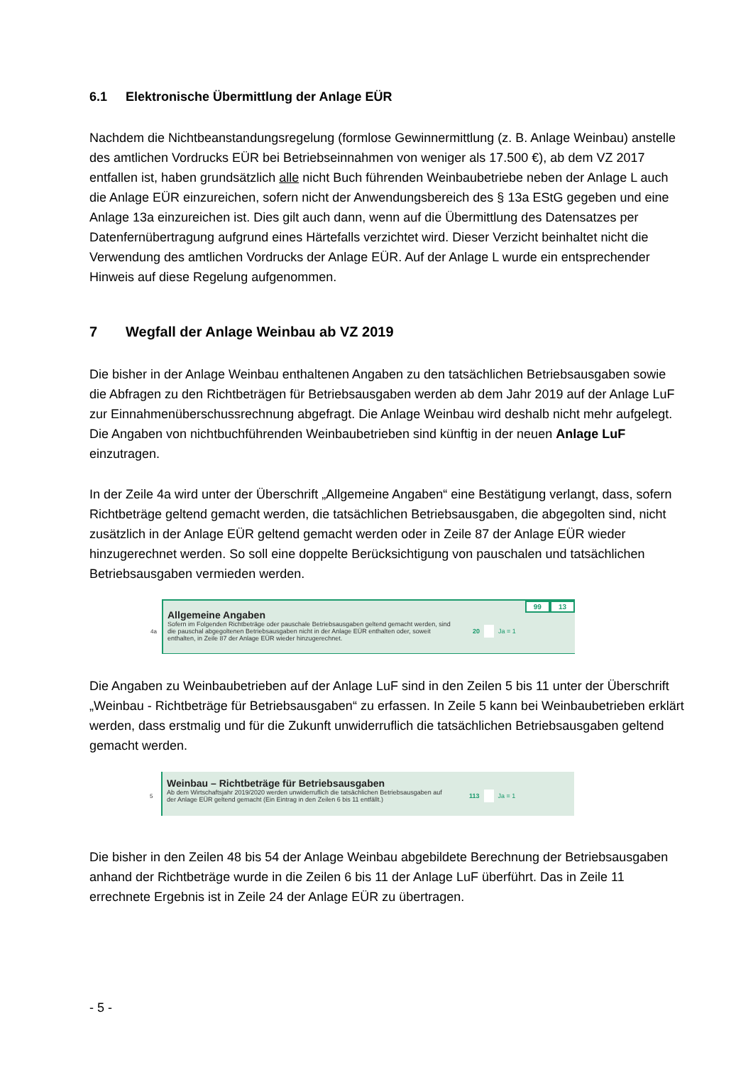6.1 Elektronische Übermittlung der Anlage EÜR
Nachdem die Nichtbeanstandungsregelung (formlose Gewinnermittlung (z. B. Anlage Weinbau) anstelle des amtlichen Vordrucks EÜR bei Betriebseinnahmen von weniger als 17.500 €), ab dem VZ 2017 entfallen ist, haben grundsätzlich alle nicht Buch führenden Weinbaubetriebe neben der Anlage L auch die Anlage EÜR einzureichen, sofern nicht der Anwendungsbereich des § 13a EStG gegeben und eine Anlage 13a einzureichen ist. Dies gilt auch dann, wenn auf die Übermittlung des Datensatzes per Datenfernübertragung aufgrund eines Härtefalls verzichtet wird. Dieser Verzicht beinhaltet nicht die Verwendung des amtlichen Vordrucks der Anlage EÜR. Auf der Anlage L wurde ein entsprechender Hinweis auf diese Regelung aufgenommen.
7 Wegfall der Anlage Weinbau ab VZ 2019
Die bisher in der Anlage Weinbau enthaltenen Angaben zu den tatsächlichen Betriebsausgaben sowie die Abfragen zu den Richtbeträgen für Betriebsausgaben werden ab dem Jahr 2019 auf der Anlage LuF zur Einnahmenüberschussrechnung abgefragt. Die Anlage Weinbau wird deshalb nicht mehr aufgelegt. Die Angaben von nichtbuchführenden Weinbaubetrieben sind künftig in der neuen Anlage LuF einzutragen.
In der Zeile 4a wird unter der Überschrift „Allgemeine Angaben“ eine Bestätigung verlangt, dass, sofern Richtbeträge geltend gemacht werden, die tatsächlichen Betriebsausgaben, die abgegolten sind, nicht zusätzlich in der Anlage EÜR geltend gemacht werden oder in Zeile 87 der Anlage EÜR wieder hinzugerechnet werden. So soll eine doppelte Berücksichtigung von pauschalen und tatsächlichen Betriebsausgaben vermieden werden.
99 13
Allgemeine Angaben
4a Sofern im Folgenden Richtbeträge oder pauschale Betriebsausgaben geltend gemacht werden, sind die pauschal abgegoltenen Betriebsausgaben nicht in der Anlage EÜR enthalten oder, soweit enthalten, in Zeile 87 der Anlage EÜR wieder hinzugerechnet. 20 Ja = 1
Die Angaben zu Weinbaubetrieben auf der Anlage LuF sind in den Zeilen 5 bis 11 unter der Überschrift „Weinbau - Richtbeträge für Betriebsausgaben“ zu erfassen. In Zeile 5 kann bei Weinbaubetrieben erklärt werden, dass erstmalig und für die Zukunft unwiderruflich die tatsächlichen Betriebsausgaben geltend gemacht werden.
Weinbau – Richtbeträge für Betriebsausgaben
5 Ab dem Wirtschaftsjahr 2019/2020 werden unwiderruflich die tatsächlichen Betriebsausgaben auf der Anlage EÜR geltend gemacht (Ein Eintrag in den Zeilen 6 bis 11 entfällt.) 113 Ja = 1
Die bisher in den Zeilen 48 bis 54 der Anlage Weinbau abgebildete Berechnung der Betriebsausgaben anhand der Richtbeträge wurde in die Zeilen 6 bis 11 der Anlage LuF überführt. Das in Zeile 11 errechnete Ergebnis ist in Zeile 24 der Anlage EÜR zu übertragen.
- 5 -